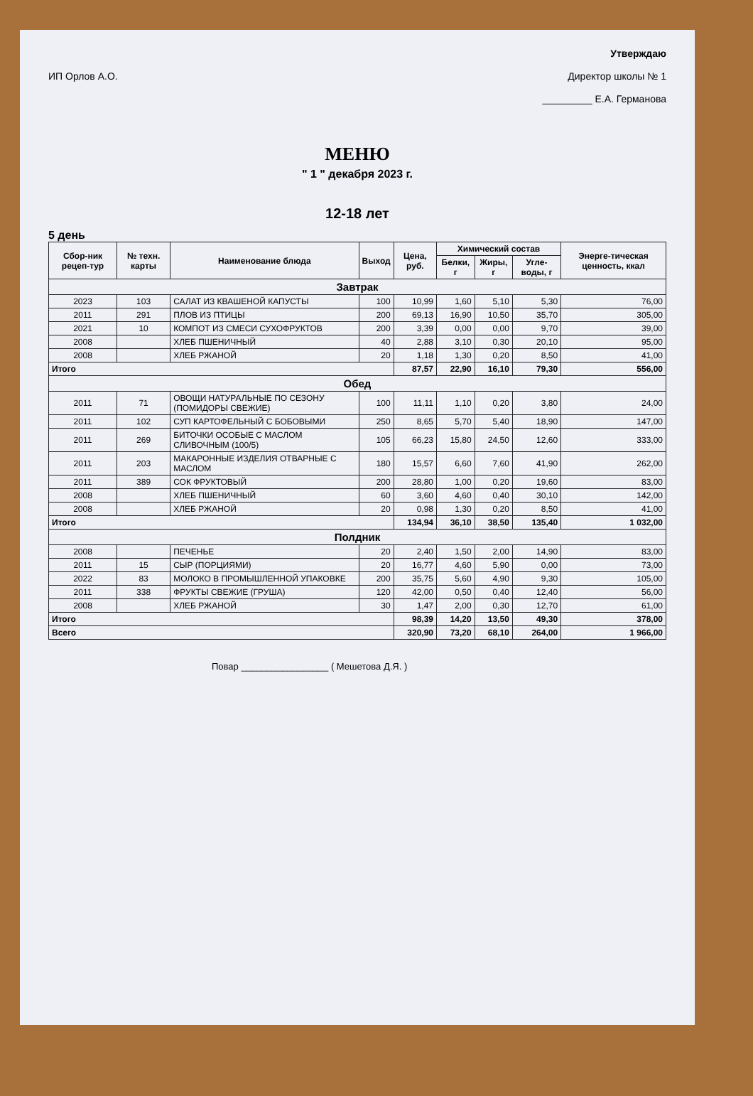ИП Орлов А.О. Утверждаю
Директор школы № 1
_________ Е.А. Германова
МЕНЮ
" 1 " декабря 2023 г.
12-18 лет
5 день
| Сбор-ник рецеп-тур | № техн. карты | Наименование блюда | Выход | Цена, руб. | Химический состав | | | Энерге-тическая ценность, ккал |
| --- | --- | --- | --- | --- | --- | --- | --- | --- |
| | | | | | Белки, г | Жиры, г | Угле-воды, г | |
| Завтрак | | | | | | | | |
| 2023 | 103 | САЛАТ ИЗ КВАШЕНОЙ КАПУСТЫ | 100 | 10,99 | 1,60 | 5,10 | 5,30 | 76,00 |
| 2011 | 291 | ПЛОВ ИЗ ПТИЦЫ | 200 | 69,13 | 16,90 | 10,50 | 35,70 | 305,00 |
| 2021 | 10 | КОМПОТ ИЗ СМЕСИ СУХОФРУКТОВ | 200 | 3,39 | 0,00 | 0,00 | 9,70 | 39,00 |
| 2008 | | ХЛЕБ ПШЕНИЧНЫЙ | 40 | 2,88 | 3,10 | 0,30 | 20,10 | 95,00 |
| 2008 | | ХЛЕБ РЖАНОЙ | 20 | 1,18 | 1,30 | 0,20 | 8,50 | 41,00 |
| Итого | | | | 87,57 | 22,90 | 16,10 | 79,30 | 556,00 |
| Обед | | | | | | | | |
| 2011 | 71 | ОВОЩИ НАТУРАЛЬНЫЕ ПО СЕЗОНУ (ПОМИДОРЫ СВЕЖИЕ) | 100 | 11,11 | 1,10 | 0,20 | 3,80 | 24,00 |
| 2011 | 102 | СУП КАРТОФЕЛЬНЫЙ С БОБОВЫМИ | 250 | 8,65 | 5,70 | 5,40 | 18,90 | 147,00 |
| 2011 | 269 | БИТОЧКИ ОСОБЫЕ С МАСЛОМ СЛИВОЧНЫМ (100/5) | 105 | 66,23 | 15,80 | 24,50 | 12,60 | 333,00 |
| 2011 | 203 | МАКАРОННЫЕ ИЗДЕЛИЯ ОТВАРНЫЕ С МАСЛОМ | 180 | 15,57 | 6,60 | 7,60 | 41,90 | 262,00 |
| 2011 | 389 | СОК ФРУКТОВЫЙ | 200 | 28,80 | 1,00 | 0,20 | 19,60 | 83,00 |
| 2008 | | ХЛЕБ ПШЕНИЧНЫЙ | 60 | 3,60 | 4,60 | 0,40 | 30,10 | 142,00 |
| 2008 | | ХЛЕБ РЖАНОЙ | 20 | 0,98 | 1,30 | 0,20 | 8,50 | 41,00 |
| Итого | | | | 134,94 | 36,10 | 38,50 | 135,40 | 1 032,00 |
| Полдник | | | | | | | | |
| 2008 | | ПЕЧЕНЬЕ | 20 | 2,40 | 1,50 | 2,00 | 14,90 | 83,00 |
| 2011 | 15 | СЫР (ПОРЦИЯМИ) | 20 | 16,77 | 4,60 | 5,90 | 0,00 | 73,00 |
| 2022 | 83 | МОЛОКО В ПРОМЫШЛЕННОЙ УПАКОВКЕ | 200 | 35,75 | 5,60 | 4,90 | 9,30 | 105,00 |
| 2011 | 338 | ФРУКТЫ СВЕЖИЕ (ГРУША) | 120 | 42,00 | 0,50 | 0,40 | 12,40 | 56,00 |
| 2008 | | ХЛЕБ РЖАНОЙ | 30 | 1,47 | 2,00 | 0,30 | 12,70 | 61,00 |
| Итого | | | | 98,39 | 14,20 | 13,50 | 49,30 | 378,00 |
| Всего | | | | 320,90 | 73,20 | 68,10 | 264,00 | 1 966,00 |
Повар _________________ ( Мешетова Д.Я. )